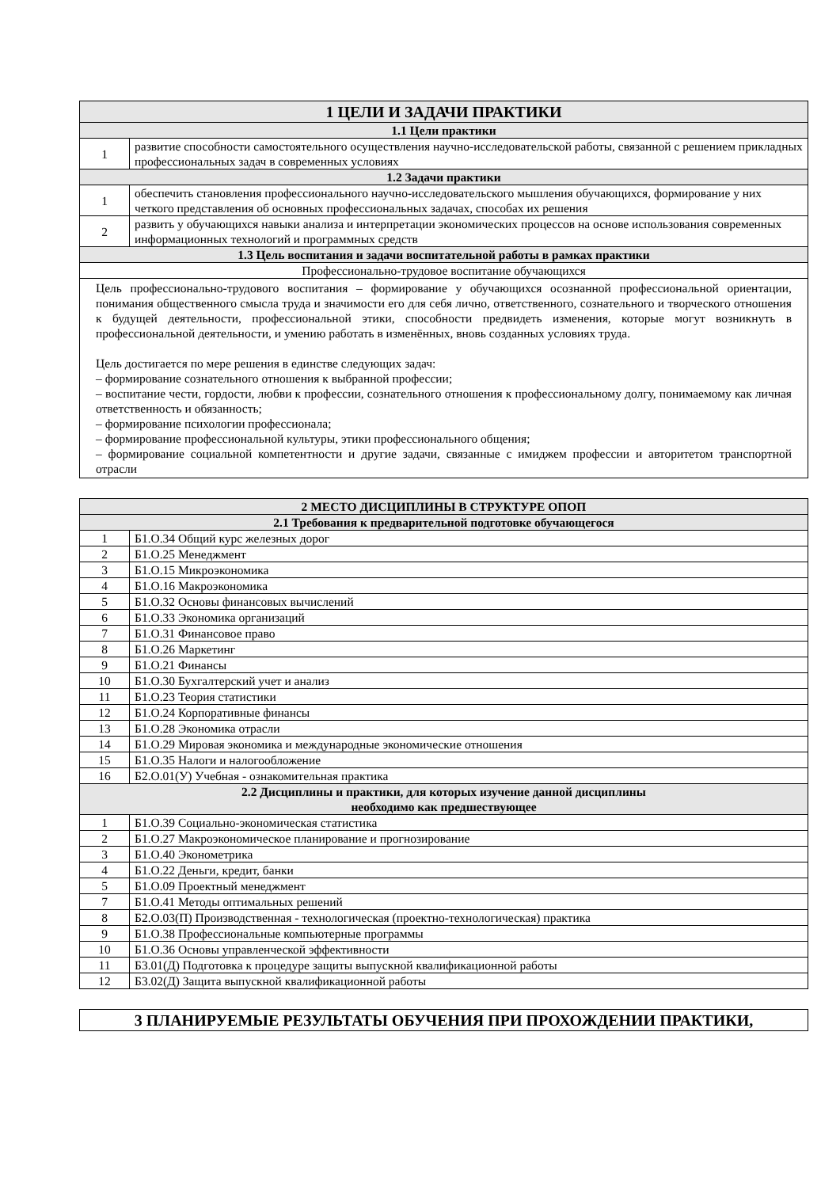| 1 ЦЕЛИ И ЗАДАЧИ ПРАКТИКИ | |
| --- | --- |
| 1.1 Цели практики | |
| 1 | развитие способности самостоятельного осуществления научно-исследовательской работы, связанной с решением прикладных профессиональных задач в современных условиях |
| 1.2 Задачи практики | |
| 1 | обеспечить становления профессионального научно-исследовательского мышления обучающихся, формирование у них четкого представления об основных профессиональных задачах, способах их решения |
| 2 | развить у обучающихся навыки анализа и интерпретации экономических процессов на основе использования современных информационных технологий и программных средств |
| 1.3 Цель воспитания и задачи воспитательной работы в рамках практики | |
| Профессионально-трудовое воспитание обучающихся | |
| Цель профессионально-трудового воспитания – формирование у обучающихся осознанной профессиональной ориентации, понимания общественного смысла труда и значимости его для себя лично, ответственного, сознательного и творческого отношения к будущей деятельности, профессиональной этики, способности предвидеть изменения, которые могут возникнуть в профессиональной деятельности, и умению работать в изменённых, вновь созданных условиях труда. Цель достигается по мере решения в единстве следующих задач: – формирование сознательного отношения к выбранной профессии; – воспитание чести, гордости, любви к профессии, сознательного отношения к профессиональному долгу, понимаемому как личная ответственность и обязанность; – формирование психологии профессионала; – формирование профессиональной культуры, этики профессионального общения; – формирование социальной компетентности и другие задачи, связанные с имиджем профессии и авторитетом транспортной отрасли | |
| 2 МЕСТО ДИСЦИПЛИНЫ В СТРУКТУРЕ ОПОП | |
| --- | --- |
| 2.1 Требования к предварительной подготовке обучающегося | |
| 1 | Б1.О.34 Общий курс железных дорог |
| 2 | Б1.О.25 Менеджмент |
| 3 | Б1.О.15 Микроэкономика |
| 4 | Б1.О.16 Макроэкономика |
| 5 | Б1.О.32 Основы финансовых вычислений |
| 6 | Б1.О.33 Экономика организаций |
| 7 | Б1.О.31 Финансовое право |
| 8 | Б1.О.26 Маркетинг |
| 9 | Б1.О.21 Финансы |
| 10 | Б1.О.30 Бухгалтерский учет и анализ |
| 11 | Б1.О.23 Теория статистики |
| 12 | Б1.О.24 Корпоративные финансы |
| 13 | Б1.О.28 Экономика отрасли |
| 14 | Б1.О.29 Мировая экономика и международные экономические отношения |
| 15 | Б1.О.35 Налоги и налогообложение |
| 16 | Б2.О.01(У) Учебная - ознакомительная практика |
| 2.2 Дисциплины и практики, для которых изучение данной дисциплины необходимо как предшествующее | |
| 1 | Б1.О.39 Социально-экономическая статистика |
| 2 | Б1.О.27 Макроэкономическое планирование и прогнозирование |
| 3 | Б1.О.40 Эконометрика |
| 4 | Б1.О.22 Деньги, кредит, банки |
| 5 | Б1.О.09 Проектный менеджмент |
| 7 | Б1.О.41 Методы оптимальных решений |
| 8 | Б2.О.03(П) Производственная - технологическая (проектно-технологическая) практика |
| 9 | Б1.О.38 Профессиональные компьютерные программы |
| 10 | Б1.О.36 Основы управленческой эффективности |
| 11 | Б3.01(Д) Подготовка к процедуре защиты выпускной квалификационной работы |
| 12 | Б3.02(Д) Защита выпускной квалификационной работы |
| 3 ПЛАНИРУЕМЫЕ РЕЗУЛЬТАТЫ ОБУЧЕНИЯ ПРИ ПРОХОЖДЕНИИ ПРАКТИКИ, |
| --- |